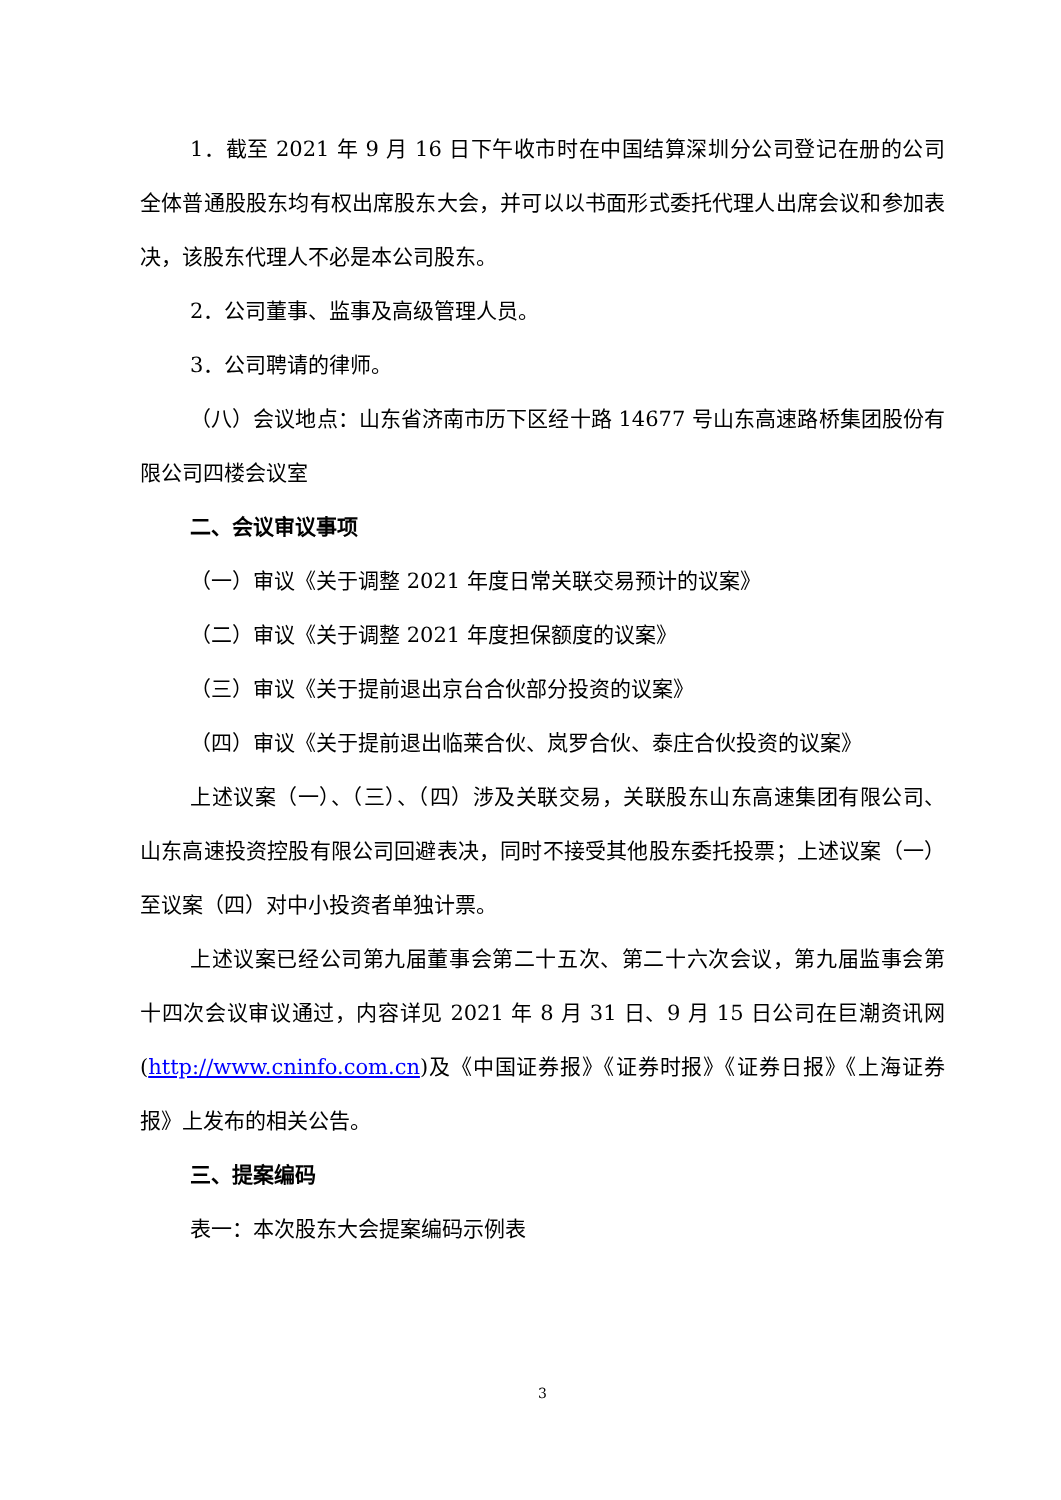1．截至 2021 年 9 月 16 日下午收市时在中国结算深圳分公司登记在册的公司全体普通股股东均有权出席股东大会，并可以以书面形式委托代理人出席会议和参加表决，该股东代理人不必是本公司股东。
2．公司董事、监事及高级管理人员。
3．公司聘请的律师。
（八）会议地点：山东省济南市历下区经十路 14677 号山东高速路桥集团股份有限公司四楼会议室
二、会议审议事项
（一）审议《关于调整 2021 年度日常关联交易预计的议案》
（二）审议《关于调整 2021 年度担保额度的议案》
（三）审议《关于提前退出京台合伙部分投资的议案》
（四）审议《关于提前退出临莱合伙、岚罗合伙、泰庄合伙投资的议案》
上述议案（一）、（三）、（四）涉及关联交易，关联股东山东高速集团有限公司、山东高速投资控股有限公司回避表决，同时不接受其他股东委托投票；上述议案（一）至议案（四）对中小投资者单独计票。
上述议案已经公司第九届董事会第二十五次、第二十六次会议，第九届监事会第十四次会议审议通过，内容详见 2021 年 8 月 31 日、9 月 15 日公司在巨潮资讯网(http://www.cninfo.com.cn)及《中国证券报》《证券时报》《证券日报》《上海证券报》上发布的相关公告。
三、提案编码
表一：本次股东大会提案编码示例表
3